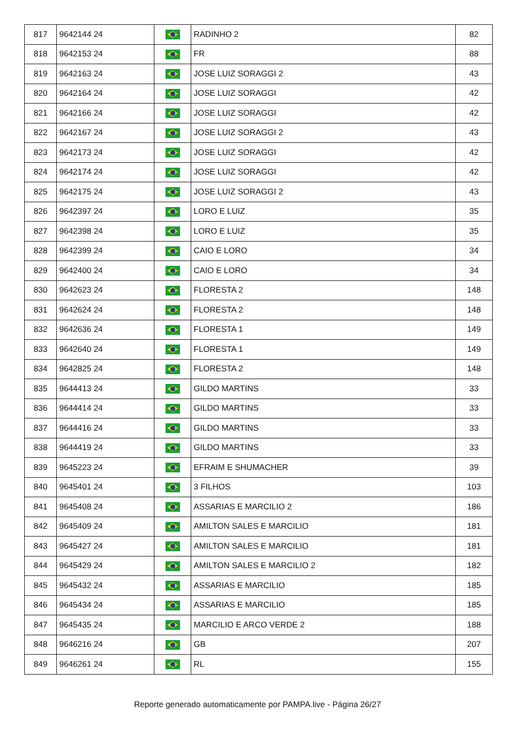| 817 | 9642144 24 | | RADINHO 2 | 82 |
| 818 | 9642153 24 | | FR | 88 |
| 819 | 9642163 24 | | JOSE LUIZ SORAGGI 2 | 43 |
| 820 | 9642164 24 | | JOSE LUIZ SORAGGI | 42 |
| 821 | 9642166 24 | | JOSE LUIZ SORAGGI | 42 |
| 822 | 9642167 24 | | JOSE LUIZ SORAGGI 2 | 43 |
| 823 | 9642173 24 | | JOSE LUIZ SORAGGI | 42 |
| 824 | 9642174 24 | | JOSE LUIZ SORAGGI | 42 |
| 825 | 9642175 24 | | JOSE LUIZ SORAGGI 2 | 43 |
| 826 | 9642397 24 | | LORO E LUIZ | 35 |
| 827 | 9642398 24 | | LORO E LUIZ | 35 |
| 828 | 9642399 24 | | CAIO E LORO | 34 |
| 829 | 9642400 24 | | CAIO E LORO | 34 |
| 830 | 9642623 24 | | FLORESTA 2 | 148 |
| 831 | 9642624 24 | | FLORESTA 2 | 148 |
| 832 | 9642636 24 | | FLORESTA 1 | 149 |
| 833 | 9642640 24 | | FLORESTA 1 | 149 |
| 834 | 9642825 24 | | FLORESTA 2 | 148 |
| 835 | 9644413 24 | | GILDO MARTINS | 33 |
| 836 | 9644414 24 | | GILDO MARTINS | 33 |
| 837 | 9644416 24 | | GILDO MARTINS | 33 |
| 838 | 9644419 24 | | GILDO MARTINS | 33 |
| 839 | 9645223 24 | | EFRAIM E SHUMACHER | 39 |
| 840 | 9645401 24 | | 3 FILHOS | 103 |
| 841 | 9645408 24 | | ASSARIAS E MARCILIO 2 | 186 |
| 842 | 9645409 24 | | AMILTON SALES E MARCILIO | 181 |
| 843 | 9645427 24 | | AMILTON SALES E MARCILIO | 181 |
| 844 | 9645429 24 | | AMILTON SALES E MARCILIO 2 | 182 |
| 845 | 9645432 24 | | ASSARIAS E MARCILIO | 185 |
| 846 | 9645434 24 | | ASSARIAS E MARCILIO | 185 |
| 847 | 9645435 24 | | MARCILIO E ARCO VERDE 2 | 188 |
| 848 | 9646216 24 | | GB | 207 |
| 849 | 9646261 24 | | RL | 155 |
Reporte generado automaticamente por PAMPA.live - Página 26/27